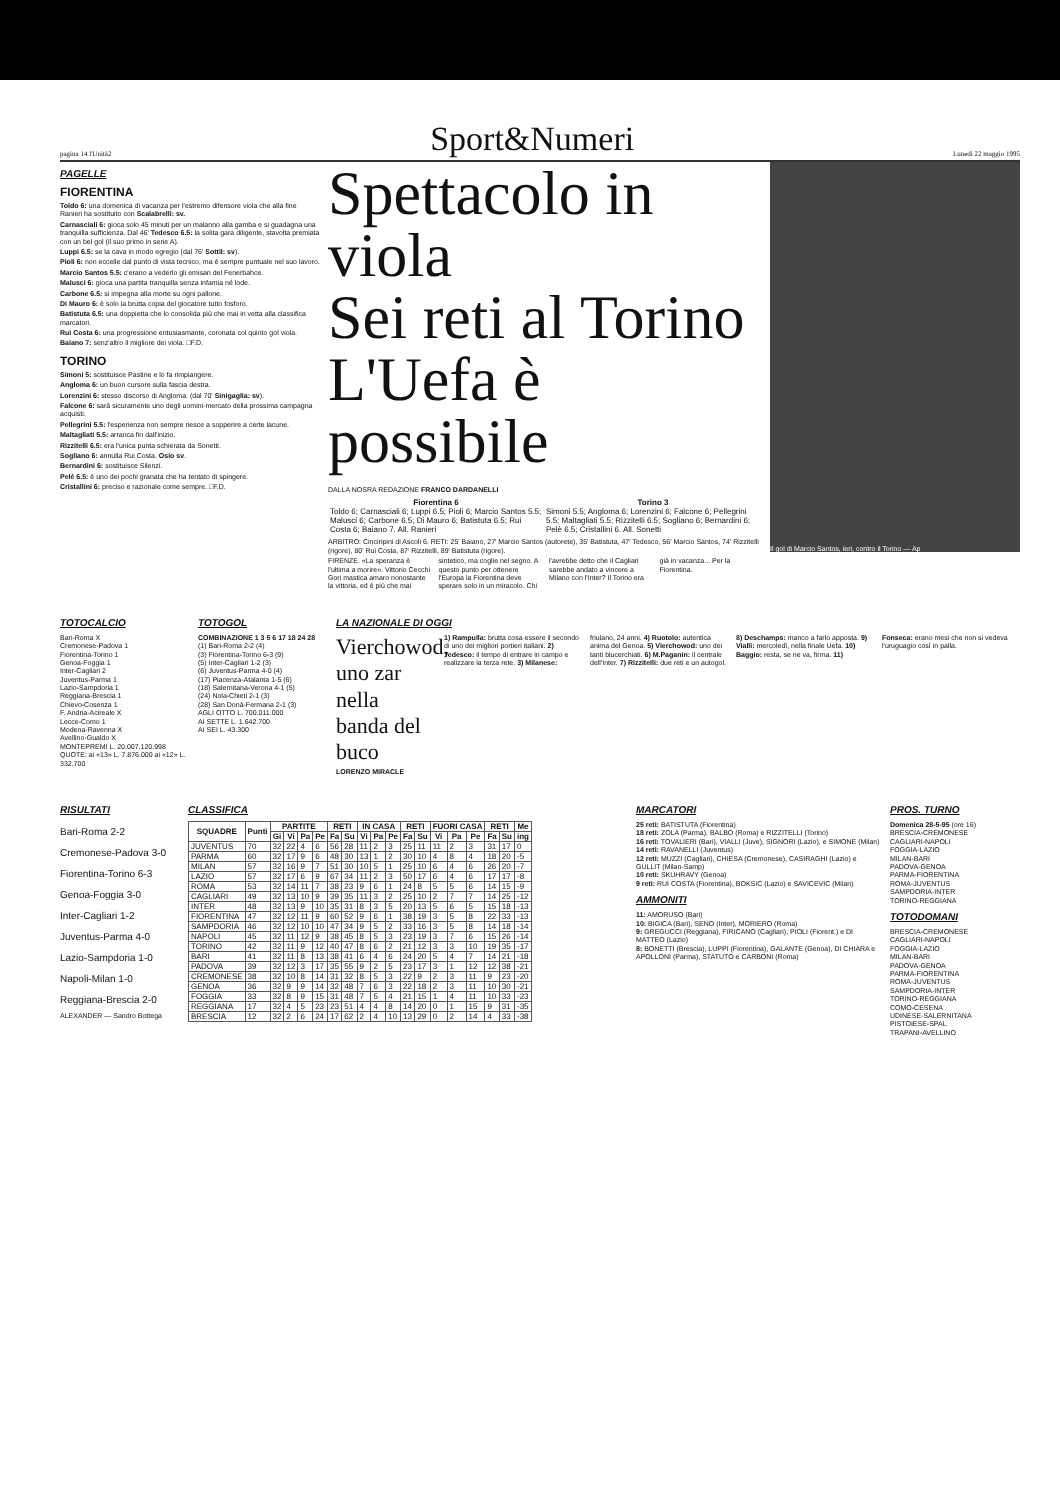pagina 14 l'Unità2 Sport&Numeri Lunedì 22 maggio 1995
PAGELLE
FIORENTINA
Toldo 6: una domenica di vacanza per l'estremo difensore viola che alla fine Ranieri ha sostituito con Scalabrelli: sv.
Carnasciali 6: gioca solo 45 minuti per un malanno alla gamba e si guadagna una tranquilla sufficienza. Dal 46' Tedesco 6.5: la solita gara diligente, stavolta premiata con un bel gol (il suo primo in serie A).
Luppi 6.5: se la cava in modo egregio (dal 76' Sottil: sv).
Pioli 6: non eccelle dal punto di vista tecnico, ma è sempre puntuale nel suo lavoro.
Marcio Santos 5.5: c'erano a vederlo gli emisari del Fenerbahce.
Malusci 6: gioca una partita tranquilla senza infamia né lode.
Carbone 6.5: si impegna alla morte su ogni pallone.
Di Mauro 6: è solo la brutta copia del giocatore tutto fosforo.
Batistuta 6.5: una doppietta che lo consolida più che mai in vetta alla classifica marcatori.
Rui Costa 6: una progressione entusiasmante, coronata col quinto gol viola.
Baiano 7: senz'altro il migliore dei viola. □F.D.
TORINO
Simoni 5: sostituisce Pastine e lo fa rimpiangere.
Angloma 6: un buon cursore sulla fascia destra.
Lorenzini 6: stesso discorso di Angloma. (dal 70' Sinigaglia: sv).
Falcone 6: sarà sicuramente uno degli uomini-mercato della prossima campagna acquisti.
Pellegrini 5.5: l'esperienza non sempre riesce a sopperire a certe lacune.
Maltagliati 5.5: arranca fin dall'inizio.
Rizzitelli 6.5: era l'unica punta schierata da Sonetti.
Sogliano 6: annulla Rui Costa. Osio sv.
Bernardini 6: sostituisce Silenzi.
Pelè 6.5: è uno dei pochi granata che ha tentato di spingere.
Cristallini 6: preciso e razionale come sempre. □F.D.
Spettacolo in viola
Sei reti al Torino
L'Uefa è possibile
DALLA NOSRA REDAZIONE FRANCO DARDANELLI
| Fiorentina 6 | Torino 3 |
| --- | --- |
| Toldo 6; Carnasciali 6; Luppi 6.5; Pioli 6; Marcio Santos 5.5; Malusci 6; Carbone 6.5; Di Mauro 6; Batistuta 6.5; Rui Costa 6; Baiano 7. All. Ranieri | Simoni 5.5; Angloma 6; Lorenzini 6; Falcone 6; Pellegrini 5.5; Maltagliati 5.5; Rizzitelli 6.5; Sogliano 6; Bernardini 6; Pelè 6.5; Cristallini 6. All. Sonetti |
ARBITRO: Cinciripini di Ascoli 6. RETI: 25' Baiano, 27' Marcio Santos (autorete), 35' Batistuta, 47' Tedesco, 56' Marcio Santos, 74' Rizzitelli (rigore), 80' Rui Costa, 87' Rizzitelli, 89' Batistuta (rigore).
FIRENZE. «La speranza è l'ultima a morire». Vittorio Cecchi Gori mastica amaro nonostante la vittoria, ed è più che mai sintetico, ma coglie nel segno. A questo punto per ottenere l'Europa la Fiorentina deve sperare solo in un miracolo. Chi l'avrebbe detto che il Cagliari sarebbe andato a vincere a Milano con l'Inter? Il Torino era già in vacanza... Per la Fiorentina.
Il gol di Marcio Santos, ieri, contro il Torino — Ap
TOTOCALCIO
Bari-Roma X
Cremonese-Padova 1
Fiorentina-Torino 1
Genoa-Foggia 1
Inter-Cagliari 2
Juventus-Parma 1
Lazio-Sampdoria 1
Reggiana-Brescia 1
Chievo-Cosenza 1
F. Andria-Acireale X
Lecce-Como 1
Modena-Ravenna X
Avellino-Gualdo X
MONTEPREMI L. 20.007.120.998
QUOTE: ai «13» L. 7.876.000 ai «12» L. 332.700
TOTOGOL
COMBINAZIONE 1 3 5 6 17 18 24 28
(1) Bari-Roma 2-2 (4)
(3) Fiorentina-Torino 6-3 (9)
(5) Inter-Cagliari 1-2 (3)
(6) Juventus-Parma 4-0 (4)
(17) Piacenza-Atalanta 1-5 (6)
(18) Salernitana-Verona 4-1 (5)
(24) Nola-Chieti 2-1 (3)
(28) San Donà-Fermana 2-1 (3)
AGLI OTTO L. 700.011.000
AI SETTE L. 1.642.700
AI SEI L. 43.300
LA NAZIONALE DI OGGI
Vierchowod, uno zar nella banda del buco
LORENZO MIRACLE
1) Rampulla: brutta cosa essere il secondo di uno dei migliori portieri italiani. 2) Tedesco: il tempo di entrare in campo e realizzare la terza rete. 3) Milanese: friulano, 24 anni. 4) Ruotolo: autentica anima del Genoa. 5) Vierchowod: uno dei tanti blucerchiati. 6) M.Paganin: il centrale dell'Inter. 7) Rizzitelli: due reti e un autogol. 8) Deschamps: manco a farlo apposta. 9) Vialli: mercoledì, nella finale Uefa. 10) Baggio: resta, se ne va, firma. 11) Fonseca: erano mesi che non si vedeva l'uruguagio così in palla.
RISULTATI
Bari-Roma 2-2
Cremonese-Padova 3-0
Fiorentina-Torino 6-3
Genoa-Foggia 3-0
Inter-Cagliari 1-2
Juventus-Parma 4-0
Lazio-Sampdoria 1-0
Napoli-Milan 1-0
Reggiana-Brescia 2-0
ALEXANDER — Sandro Bottega
CLASSIFICA
| SQUADRE | Punti | PARTITE | | | | RETI | | IN CASA | | | RETI | | FUORI CASA | | | RETI | | Me |
| --- | --- | --- | --- | --- | --- | --- | --- | --- | --- | --- | --- | --- | --- | --- | --- | --- | --- | --- |
| | | Gi | Vi | Pa | Pe | Fa | Su | Vi | Pa | Pe | Fa | Su | Vi | Pa | Pe | Fa | Su | ing |
| JUVENTUS | 70 | 32 | 22 | 4 | 6 | 56 | 28 | 11 | 2 | 3 | 25 | 11 | 11 | 2 | 3 | 31 | 17 | 0 |
| PARMA | 60 | 32 | 17 | 9 | 6 | 48 | 30 | 13 | 1 | 2 | 30 | 10 | 4 | 8 | 4 | 18 | 20 | -5 |
| MILAN | 57 | 32 | 16 | 9 | 7 | 51 | 30 | 10 | 5 | 1 | 25 | 10 | 6 | 4 | 6 | 26 | 20 | -7 |
| LAZIO | 57 | 32 | 17 | 6 | 9 | 67 | 34 | 11 | 2 | 3 | 50 | 17 | 6 | 4 | 6 | 17 | 17 | -8 |
| ROMA | 53 | 32 | 14 | 11 | 7 | 38 | 23 | 9 | 6 | 1 | 24 | 8 | 5 | 5 | 6 | 14 | 15 | -9 |
| CAGLIARI | 49 | 32 | 13 | 10 | 9 | 39 | 35 | 11 | 3 | 2 | 25 | 10 | 2 | 7 | 7 | 14 | 25 | -12 |
| INTER | 48 | 32 | 13 | 9 | 10 | 35 | 31 | 8 | 3 | 5 | 20 | 13 | 5 | 6 | 5 | 15 | 18 | -13 |
| FIORENTINA | 47 | 32 | 12 | 11 | 9 | 60 | 52 | 9 | 6 | 1 | 38 | 19 | 3 | 5 | 8 | 22 | 33 | -13 |
| SAMPDORIA | 46 | 32 | 12 | 10 | 10 | 47 | 34 | 9 | 5 | 2 | 33 | 16 | 3 | 5 | 8 | 14 | 18 | -14 |
| NAPOLI | 45 | 32 | 11 | 12 | 9 | 38 | 45 | 8 | 5 | 3 | 23 | 19 | 3 | 7 | 6 | 15 | 26 | -14 |
| TORINO | 42 | 32 | 11 | 9 | 12 | 40 | 47 | 8 | 6 | 2 | 21 | 12 | 3 | 3 | 10 | 19 | 35 | -17 |
| BARI | 41 | 32 | 11 | 8 | 13 | 38 | 41 | 6 | 4 | 6 | 24 | 20 | 5 | 4 | 7 | 14 | 21 | -18 |
| PADOVA | 39 | 32 | 12 | 3 | 17 | 35 | 55 | 9 | 2 | 5 | 23 | 17 | 3 | 1 | 12 | 12 | 38 | -21 |
| CREMONESE | 38 | 32 | 10 | 8 | 14 | 31 | 32 | 8 | 5 | 3 | 22 | 9 | 2 | 3 | 11 | 9 | 23 | -20 |
| GENOA | 36 | 32 | 9 | 9 | 14 | 32 | 48 | 7 | 6 | 3 | 22 | 18 | 2 | 3 | 11 | 10 | 30 | -21 |
| FOGGIA | 33 | 32 | 8 | 9 | 15 | 31 | 48 | 7 | 5 | 4 | 21 | 15 | 1 | 4 | 11 | 10 | 33 | -23 |
| REGGIANA | 17 | 32 | 4 | 5 | 23 | 23 | 51 | 4 | 4 | 8 | 14 | 20 | 0 | 1 | 15 | 9 | 31 | -35 |
| BRESCIA | 12 | 32 | 2 | 6 | 24 | 17 | 62 | 2 | 4 | 10 | 13 | 29 | 0 | 2 | 14 | 4 | 33 | -38 |
MARCATORI
25 reti: BATISTUTA (Fiorentina)
18 reti: ZOLA (Parma), BALBO (Roma) e RIZZITELLI (Torino)
16 reti: TOVALIERI (Bari), VIALLI (Juve), SIGNORI (Lazio), e SIMONE (Milan)
14 reti: RAVANELLI (Juventus)
12 reti: MUZZI (Cagliari), CHIESA (Cremonese), CASIRAGHI (Lazio) e GULLIT (Milan-Samp)
10 reti: SKUHRAVY (Genoa)
9 reti: RUI COSTA (Fiorentina), BOKSIC (Lazio) e SAVICEVIC (Milan)
AMMONITI
11: AMORUSO (Bari)
10: BIGICA (Bari), SENO (Inter), MORIERO (Roma)
9: GREGUCCI (Reggiana), FIRICANO (Cagliari), PIOLI (Fiorent.) e DI MATTEO (Lazio)
8: BONETTI (Brescia), LUPPI (Fiorentina), GALANTE (Genoa), DI CHIARA e APOLLONI (Parma), STATUTO e CARBONI (Roma)
PROS. TURNO
Domenica 28-5-95 (ore 16)
BRESCIA-CREMONESE
CAGLIARI-NAPOLI
FOGGIA-LAZIO
MILAN-BARI
PADOVA-GENOA
PARMA-FIORENTINA
ROMA-JUVENTUS
SAMPDORIA-INTER
TORINO-REGGIANA
TOTODOMANI
BRESCIA-CREMONESE
CAGLIARI-NAPOLI
FOGGIA-LAZIO
MILAN-BARI
PADOVA-GENOA
PARMA-FIORENTINA
ROMA-JUVENTUS
SAMPDORIA-INTER
TORINO-REGGIANA
COMO-CESENA
UDINESE-SALERNITANA
PISTOIESE-SPAL
TRAPANI-AVELLINO